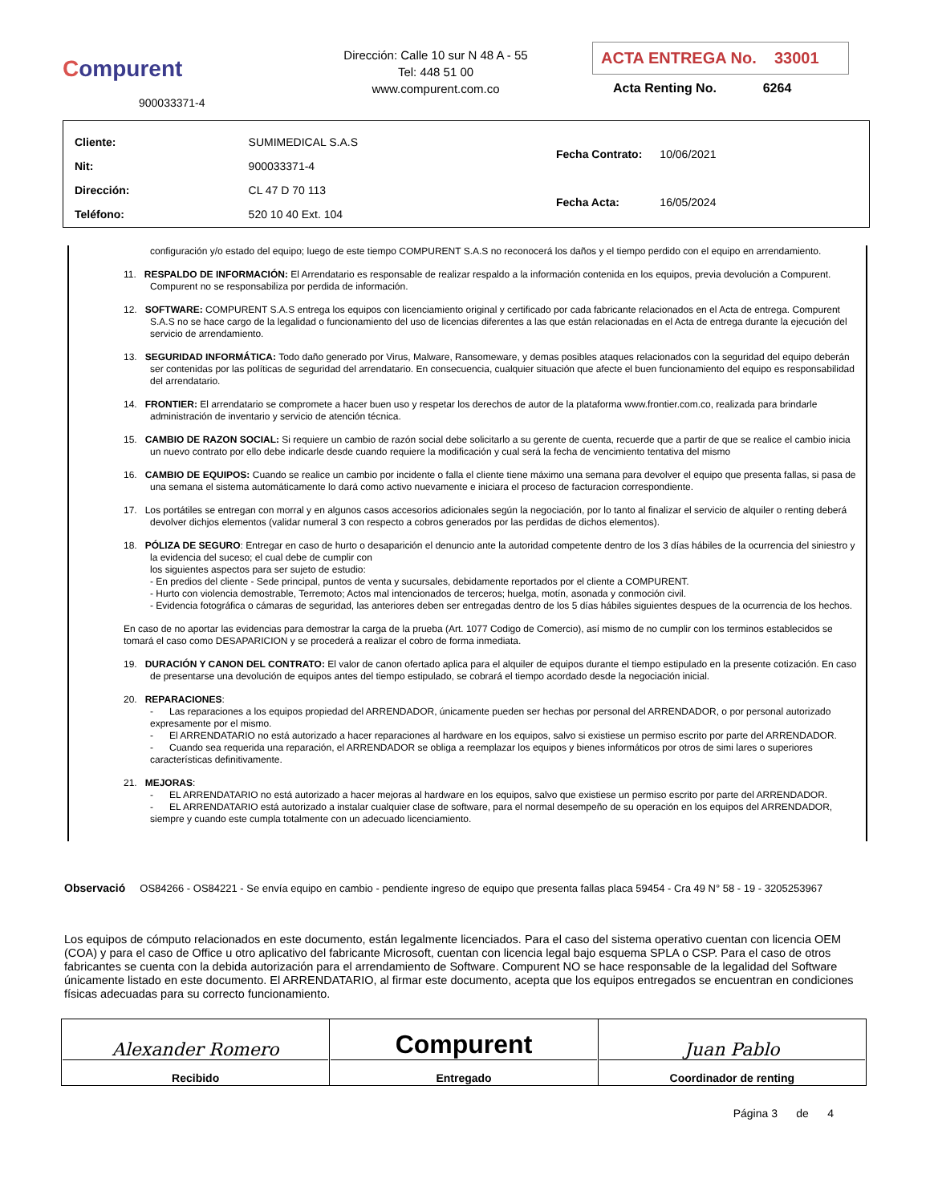Compurent
900033371-4
Dirección: Calle 10 sur N 48 A - 55
Tel: 448 51 00
www.compurent.com.co
ACTA ENTREGA No. 33001
Acta Renting No. 6264
| Cliente: | SUMIMEDICAL S.A.S |
| Nit: | 900033371-4 |
| Dirección: | CL 47 D 70 113 |
| Teléfono: | 520 10 40 Ext. 104 |
| Fecha Contrato: | 10/06/2021 |
| Fecha Acta: | 16/05/2024 |
configuración y/o estado del equipo; luego de este tiempo COMPURENT S.A.S no reconocerá los daños y el tiempo perdido con el equipo en arrendamiento.
11. RESPALDO DE INFORMACIÓN: El Arrendatario es responsable de realizar respaldo a la información contenida en los equipos, previa devolución a Compurent. Compurent no se responsabiliza por perdida de información.
12. SOFTWARE: COMPURENT S.A.S entrega los equipos con licenciamiento original y certificado por cada fabricante relacionados en el Acta de entrega. Compurent S.A.S no se hace cargo de la legalidad o funcionamiento del uso de licencias diferentes a las que están relacionadas en el Acta de entrega durante la ejecución del servicio de arrendamiento.
13. SEGURIDAD INFORMÁTICA: Todo daño generado por Virus, Malware, Ransomeware, y demas posibles ataques relacionados con la seguridad del equipo deberán ser contenidas por las políticas de seguridad del arrendatario. En consecuencia, cualquier situación que afecte el buen funcionamiento del equipo es responsabilidad del arrendatario.
14. FRONTIER: El arrendatario se compromete a hacer buen uso y respetar los derechos de autor de la plataforma www.frontier.com.co, realizada para brindarle administración de inventario y servicio de atención técnica.
15. CAMBIO DE RAZON SOCIAL: Si requiere un cambio de razón social debe solicitarlo a su gerente de cuenta, recuerde que a partir de que se realice el cambio inicia un nuevo contrato por ello debe indicarle desde cuando requiere la modificación y cual será la fecha de vencimiento tentativa del mismo
16. CAMBIO DE EQUIPOS: Cuando se realice un cambio por incidente o falla el cliente tiene máximo una semana para devolver el equipo que presenta fallas, si pasa de una semana el sistema automáticamente lo dará como activo nuevamente e iniciara el proceso de facturacion correspondiente.
17. Los portátiles se entregan con morral y en algunos casos accesorios adicionales según la negociación, por lo tanto al finalizar el servicio de alquiler o renting deberá devolver dichjos elementos (validar numeral 3 con respecto a cobros generados por las perdidas de dichos elementos).
18. PÓLIZA DE SEGURO: Entregar en caso de hurto o desaparición el denuncio ante la autoridad competente dentro de los 3 días hábiles de la ocurrencia del siniestro y la evidencia del suceso; el cual debe de cumplir con
los siguientes aspectos para ser sujeto de estudio:
- En predios del cliente - Sede principal, puntos de venta y sucursales, debidamente reportados por el cliente a COMPURENT.
- Hurto con violencia demostrable, Terremoto; Actos mal intencionados de terceros; huelga, motín, asonada y conmoción civil.
- Evidencia fotográfica o cámaras de seguridad, las anteriores deben ser entregadas dentro de los 5 días hábiles siguientes despues de la ocurrencia de los hechos.
En caso de no aportar las evidencias para demostrar la carga de la prueba (Art. 1077 Codigo de Comercio), así mismo de no cumplir con los terminos establecidos se tomará el caso como DESAPARICION y se procederá a realizar el cobro de forma inmediata.
19. DURACIÓN Y CANON DEL CONTRATO: El valor de canon ofertado aplica para el alquiler de equipos durante el tiempo estipulado en la presente cotización. En caso de presentarse una devolución de equipos antes del tiempo estipulado, se cobrará el tiempo acordado desde la negociación inicial.
20. REPARACIONES:
- Las reparaciones a los equipos propiedad del ARRENDADOR, únicamente pueden ser hechas por personal del ARRENDADOR, o por personal autorizado expresamente por el mismo.
- El ARRENDATARIO no está autorizado a hacer reparaciones al hardware en los equipos, salvo si existiese un permiso escrito por parte del ARRENDADOR.
- Cuando sea requerida una reparación, el ARRENDADOR se obliga a reemplazar los equipos y bienes informáticos por otros de simi lares o superiores características definitivamente.
21. MEJORAS:
- EL ARRENDATARIO no está autorizado a hacer mejoras al hardware en los equipos, salvo que existiese un permiso escrito por parte del ARRENDADOR.
- EL ARRENDATARIO está autorizado a instalar cualquier clase de software, para el normal desempeño de su operación en los equipos del ARRENDADOR, siempre y cuando este cumpla totalmente con un adecuado licenciamiento.
Observació OS84266 - OS84221 - Se envía equipo en cambio - pendiente ingreso de equipo que presenta fallas placa 59454 - Cra 49 N° 58 - 19 - 3205253967
Los equipos de cómputo relacionados en este documento, están legalmente licenciados. Para el caso del sistema operativo cuentan con licencia OEM (COA) y para el caso de Office u otro aplicativo del fabricante Microsoft, cuentan con licencia legal bajo esquema SPLA o CSP. Para el caso de otros fabricantes se cuenta con la debida autorización para el arrendamiento de Software. Compurent NO se hace responsable de la legalidad del Software únicamente listado en este documento. El ARRENDATARIO, al firmar este documento, acepta que los equipos entregados se encuentran en condiciones físicas adecuadas para su correcto funcionamiento.
| Alexander Romero Recibido | Compurent Entregado | Juan Pablo Coordinador de renting |
Página 3 de 4